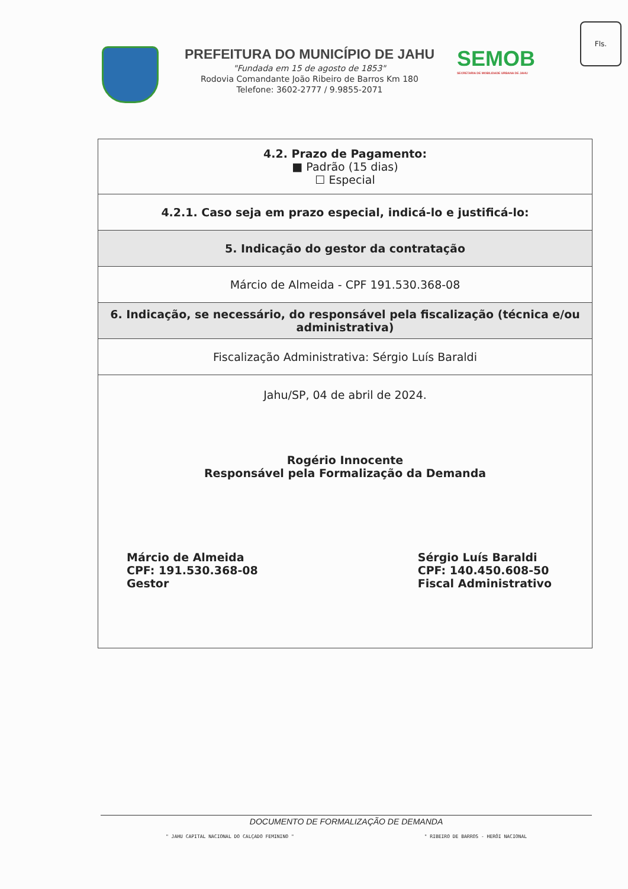Fls.
PREFEITURA DO MUNICÍPIO DE JAHU
"Fundada em 15 de agosto de 1853"
Rodovia Comandante João Ribeiro de Barros Km 180
Telefone: 3602-2777 / 9.9855-2071
SEMOB
SECRETARIA DE MOBILIDADE URBANA DE JAHU
| 4.2. Prazo de Pagamento: ■ Padrão (15 dias) ☐ Especial |
| 4.2.1. Caso seja em prazo especial, indicá-lo e justificá-lo: |
| 5. Indicação do gestor da contratação |
| Márcio de Almeida - CPF 191.530.368-08 |
| 6. Indicação, se necessário, do responsável pela fiscalização (técnica e/ou administrativa) |
| Fiscalização Administrativa: Sérgio Luís Baraldi |
| Jahu/SP, 04 de abril de 2024. Rogério Innocente Responsável pela Formalização da Demanda Márcio de Almeida CPF: 191.530.368-08 Gestor Sérgio Luís Baraldi CPF: 140.450.608-50 Fiscal Administrativo |
DOCUMENTO DE FORMALIZAÇÃO DE DEMANDA
" JAHU CAPITAL NACIONAL DO CALÇADO FEMININO " " RIBEIRO DE BARROS - HERÓI NACIONAL